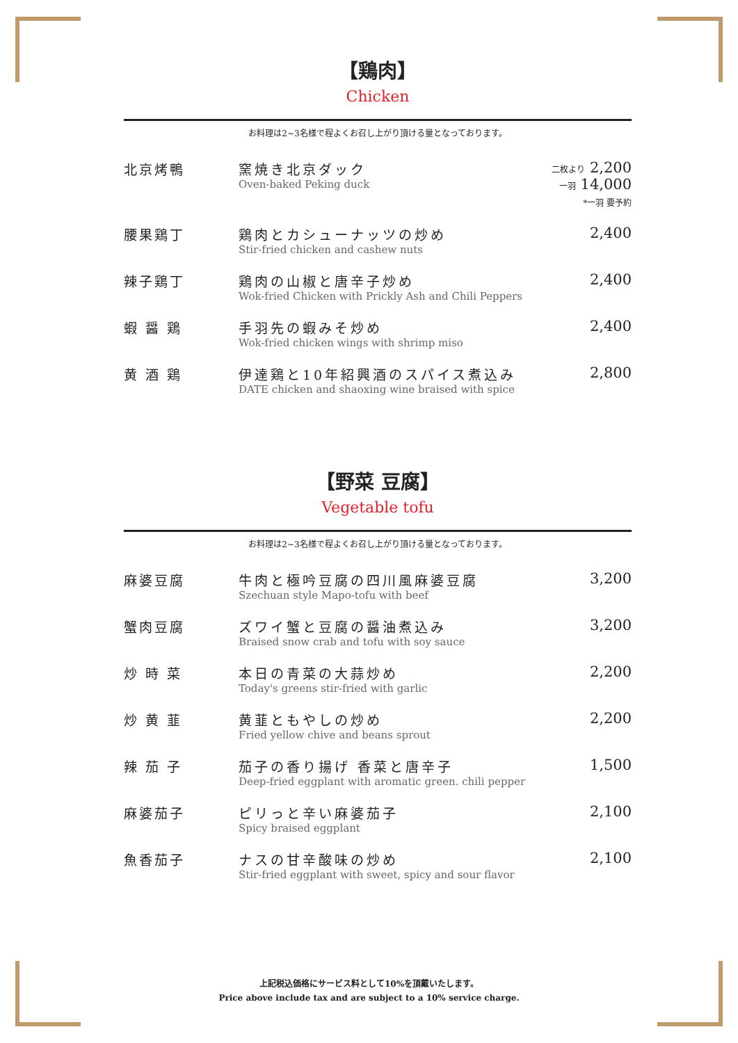【鶏肉】
Chicken
お料理は2~3名様で程よくお召し上がり頂ける量となっております。
| 北京烤鴨 | 窯焼き北京ダック Oven-baked Peking duck | 二枚より 2,200 一羽 14,000 *一羽 要予約 |
| 腰果鶏丁 | 鶏肉とカシューナッツの炒め Stir-fried chicken and cashew nuts | 2,400 |
| 辣子鶏丁 | 鶏肉の山椒と唐辛子炒め Wok-fried Chicken with Prickly Ash and Chili Peppers | 2,400 |
| 蝦 醤 鶏 | 手羽先の蝦みそ炒め Wok-fried chicken wings with shrimp miso | 2,400 |
| 黄 酒 鶏 | 伊達鶏と10年紹興酒のスパイス煮込み DATE chicken and shaoxing wine braised with spice | 2,800 |
【野菜 豆腐】
Vegetable tofu
お料理は2~3名様で程よくお召し上がり頂ける量となっております。
| 麻婆豆腐 | 牛肉と極吟豆腐の四川風麻婆豆腐 Szechuan style Mapo-tofu with beef | 3,200 |
| 蟹肉豆腐 | ズワイ蟹と豆腐の醤油煮込み Braised snow crab and tofu with soy sauce | 3,200 |
| 炒 時 菜 | 本日の青菜の大蒜炒め Today's greens stir-fried with garlic | 2,200 |
| 炒 黄 韮 | 黄韮ともやしの炒め Fried yellow chive and beans sprout | 2,200 |
| 辣 茄 子 | 茄子の香り揚げ 香菜と唐辛子 Deep-fried eggplant with aromatic green. chili pepper | 1,500 |
| 麻婆茄子 | ピリっと辛い麻婆茄子 Spicy braised eggplant | 2,100 |
| 魚香茄子 | ナスの甘辛酸味の炒め Stir-fried eggplant with sweet, spicy and sour flavor | 2,100 |
上記税込価格にサービス料として10%を頂戴いたします。
Price above include tax and are subject to a 10% service charge.